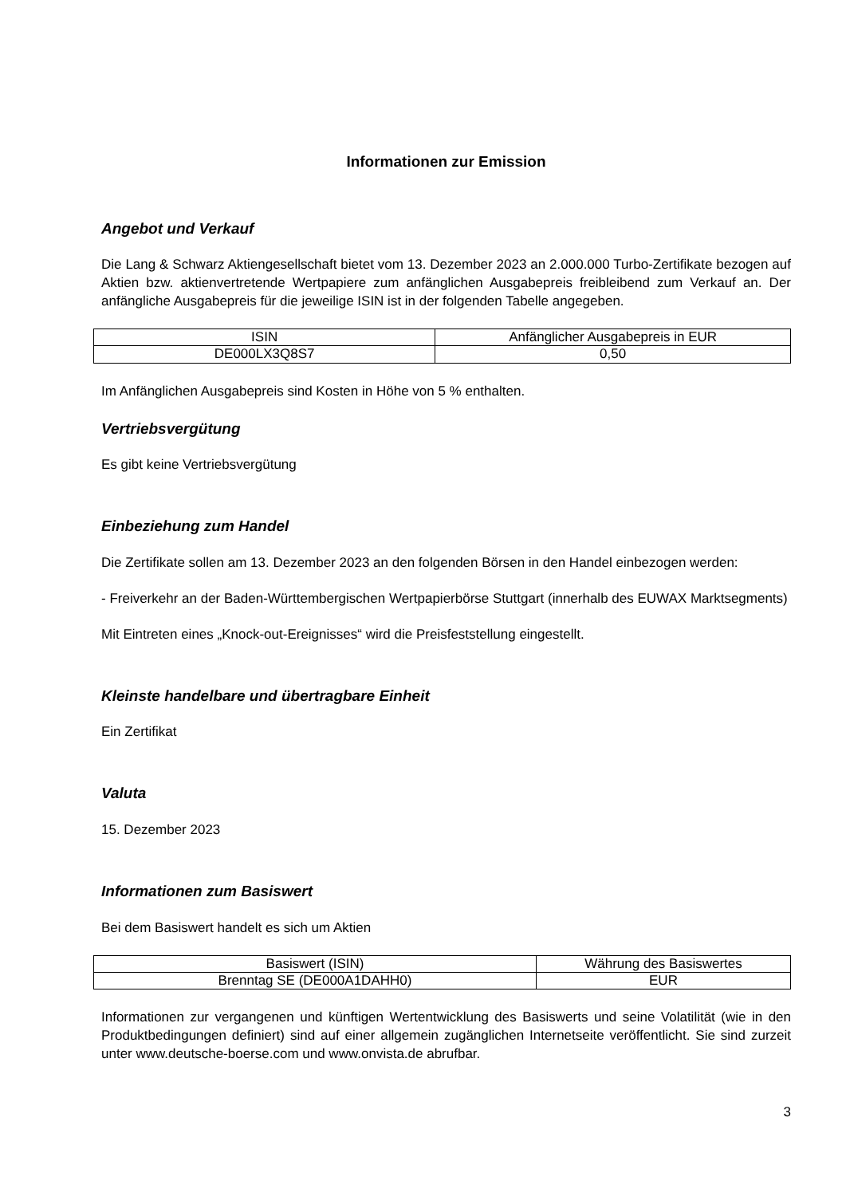Informationen zur Emission
Angebot und Verkauf
Die Lang & Schwarz Aktiengesellschaft bietet vom 13. Dezember 2023 an 2.000.000 Turbo-Zertifikate bezogen auf Aktien bzw. aktienvertretende Wertpapiere zum anfänglichen Ausgabepreis freibleibend zum Verkauf an. Der anfängliche Ausgabepreis für die jeweilige ISIN ist in der folgenden Tabelle angegeben.
| ISIN | Anfänglicher Ausgabepreis in EUR |
| --- | --- |
| DE000LX3Q8S7 | 0,50 |
Im Anfänglichen Ausgabepreis sind Kosten in Höhe von 5 % enthalten.
Vertriebsvergütung
Es gibt keine Vertriebsvergütung
Einbeziehung zum Handel
Die Zertifikate sollen am 13. Dezember 2023 an den folgenden Börsen in den Handel einbezogen werden:
- Freiverkehr an der Baden-Württembergischen Wertpapierbörse Stuttgart (innerhalb des EUWAX Marktsegments)
Mit Eintreten eines „Knock-out-Ereignisses“ wird die Preisfeststellung eingestellt.
Kleinste handelbare und übertragbare Einheit
Ein Zertifikat
Valuta
15. Dezember 2023
Informationen zum Basiswert
Bei dem Basiswert handelt es sich um Aktien
| Basiswert (ISIN) | Währung des Basiswertes |
| --- | --- |
| Brenntag SE (DE000A1DAHH0) | EUR |
Informationen zur vergangenen und künftigen Wertentwicklung des Basiswerts und seine Volatilität (wie in den Produktbedingungen definiert) sind auf einer allgemein zugänglichen Internetseite veröffentlicht. Sie sind zurzeit unter www.deutsche-boerse.com und www.onvista.de abrufbar.
3